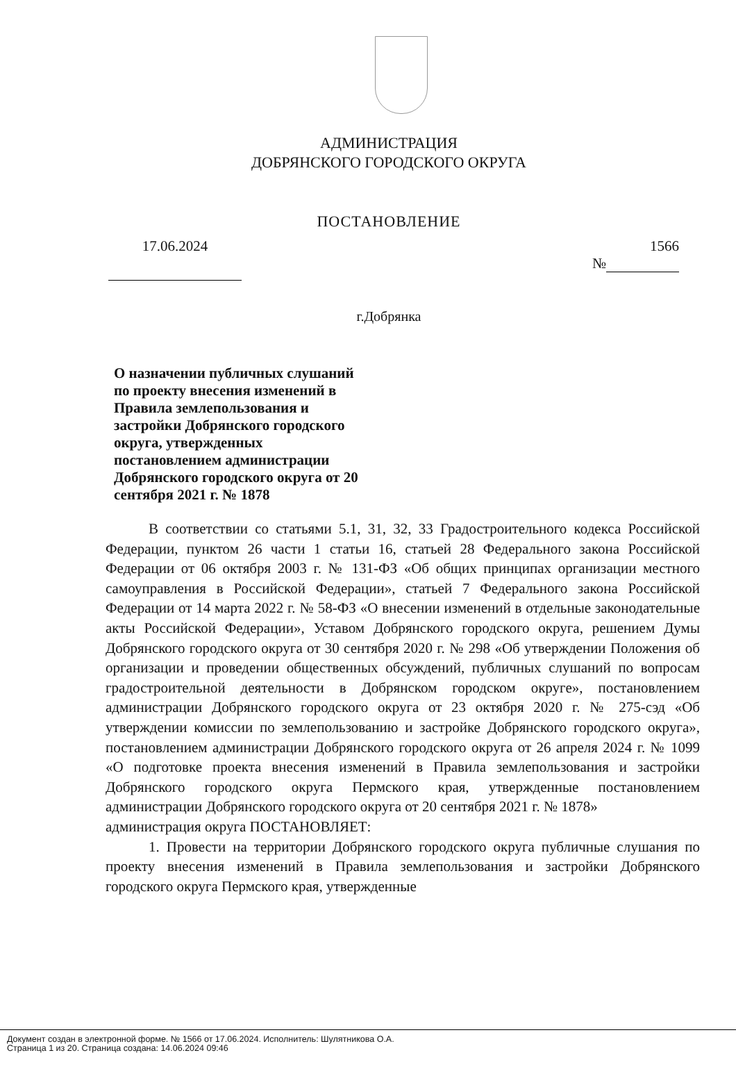АДМИНИСТРАЦИЯ
ДОБРЯНСКОГО ГОРОДСКОГО ОКРУГА
ПОСТАНОВЛЕНИЕ
17.06.2024 1566
№
г.Добрянка
О назначении публичных слушаний по проекту внесения изменений в Правила землепользования и застройки Добрянского городского округа, утвержденных постановлением администрации Добрянского городского округа от 20 сентября 2021 г. № 1878
В соответствии со статьями 5.1, 31, 32, 33 Градостроительного кодекса Российской Федерации, пунктом 26 части 1 статьи 16, статьей 28 Федерального закона Российской Федерации от 06 октября 2003 г. № 131-ФЗ «Об общих принципах организации местного самоуправления в Российской Федерации», статьей 7 Федерального закона Российской Федерации от 14 марта 2022 г. № 58-ФЗ «О внесении изменений в отдельные законодательные акты Российской Федерации», Уставом Добрянского городского округа, решением Думы Добрянского городского округа от 30 сентября 2020 г. № 298 «Об утверждении Положения об организации и проведении общественных обсуждений, публичных слушаний по вопросам градостроительной деятельности в Добрянском городском округе», постановлением администрации Добрянского городского округа от 23 октября 2020 г. № 275-сэд «Об утверждении комиссии по землепользованию и застройке Добрянского городского округа», постановлением администрации Добрянского городского округа от 26 апреля 2024 г. № 1099 «О подготовке проекта внесения изменений в Правила землепользования и застройки Добрянского городского округа Пермского края, утвержденные постановлением администрации Добрянского городского округа от 20 сентября 2021 г. № 1878»
администрация округа ПОСТАНОВЛЯЕТ:
1. Провести на территории Добрянского городского округа публичные слушания по проекту внесения изменений в Правила землепользования и застройки Добрянского городского округа Пермского края, утвержденные
Документ создан в электронной форме. № 1566 от 17.06.2024. Исполнитель: Шулятникова О.А.
Страница 1 из 20. Страница создана: 14.06.2024 09:46